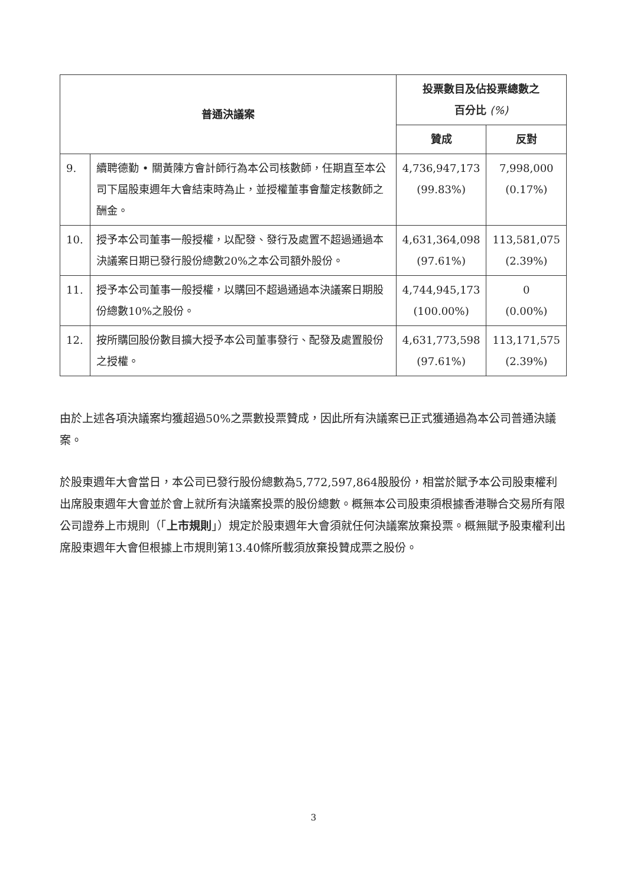| 普通決議案 | | 投票數目及佔投票總數之 百分比 (%) | |
| --- | --- | --- | --- |
| | | 贊成 | 反對 |
| 9. | 續聘德勤 • 關黃陳方會計師行為本公司核數師，任期直至本公司下屆股東週年大會結束時為止，並授權董事會釐定核數師之酬金。 | 4,736,947,173 (99.83%) | 7,998,000 (0.17%) |
| 10. | 授予本公司董事一般授權，以配發、發行及處置不超過通過本決議案日期已發行股份總數20%之本公司額外股份。 | 4,631,364,098 (97.61%) | 113,581,075 (2.39%) |
| 11. | 授予本公司董事一般授權，以購回不超過通過本決議案日期股份總數10%之股份。 | 4,744,945,173 (100.00%) | 0 (0.00%) |
| 12. | 按所購回股份數目擴大授予本公司董事發行、配發及處置股份之授權。 | 4,631,773,598 (97.61%) | 113,171,575 (2.39%) |
由於上述各項決議案均獲超過50%之票數投票贊成，因此所有決議案已正式獲通過為本公司普通決議案。
於股東週年大會當日，本公司已發行股份總數為5,772,597,864股股份，相當於賦予本公司股東權利出席股東週年大會並於會上就所有決議案投票的股份總數。概無本公司股東須根據香港聯合交易所有限公司證券上市規則（「上市規則」）規定於股東週年大會須就任何決議案放棄投票。概無賦予股東權利出席股東週年大會但根據上市規則第13.40條所載須放棄投贊成票之股份。
3